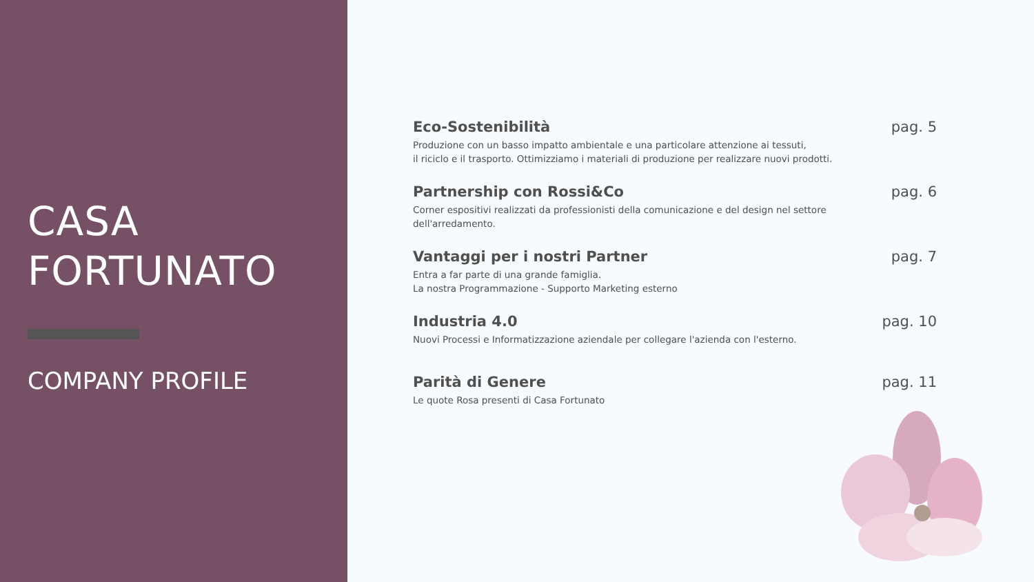CASA
FORTUNATO
COMPANY PROFILE
Eco-Sostenibilità pag. 5
Produzione con un basso impatto ambientale e una particolare attenzione ai tessuti,
il riciclo e il trasporto. Ottimizziamo i materiali di produzione per realizzare nuovi prodotti.
Partnership con Rossi&Co pag. 6
Corner espositivi realizzati da professionisti della comunicazione e del design nel settore dell'arredamento.
Vantaggi per i nostri Partner pag. 7
Entra a far parte di una grande famiglia.
La nostra Programmazione - Supporto Marketing esterno
Industria 4.0 pag. 10
Nuovi Processi e Informatizzazione aziendale per collegare l'azienda con l'esterno.
Parità di Genere pag. 11
Le quote Rosa presenti di Casa Fortunato